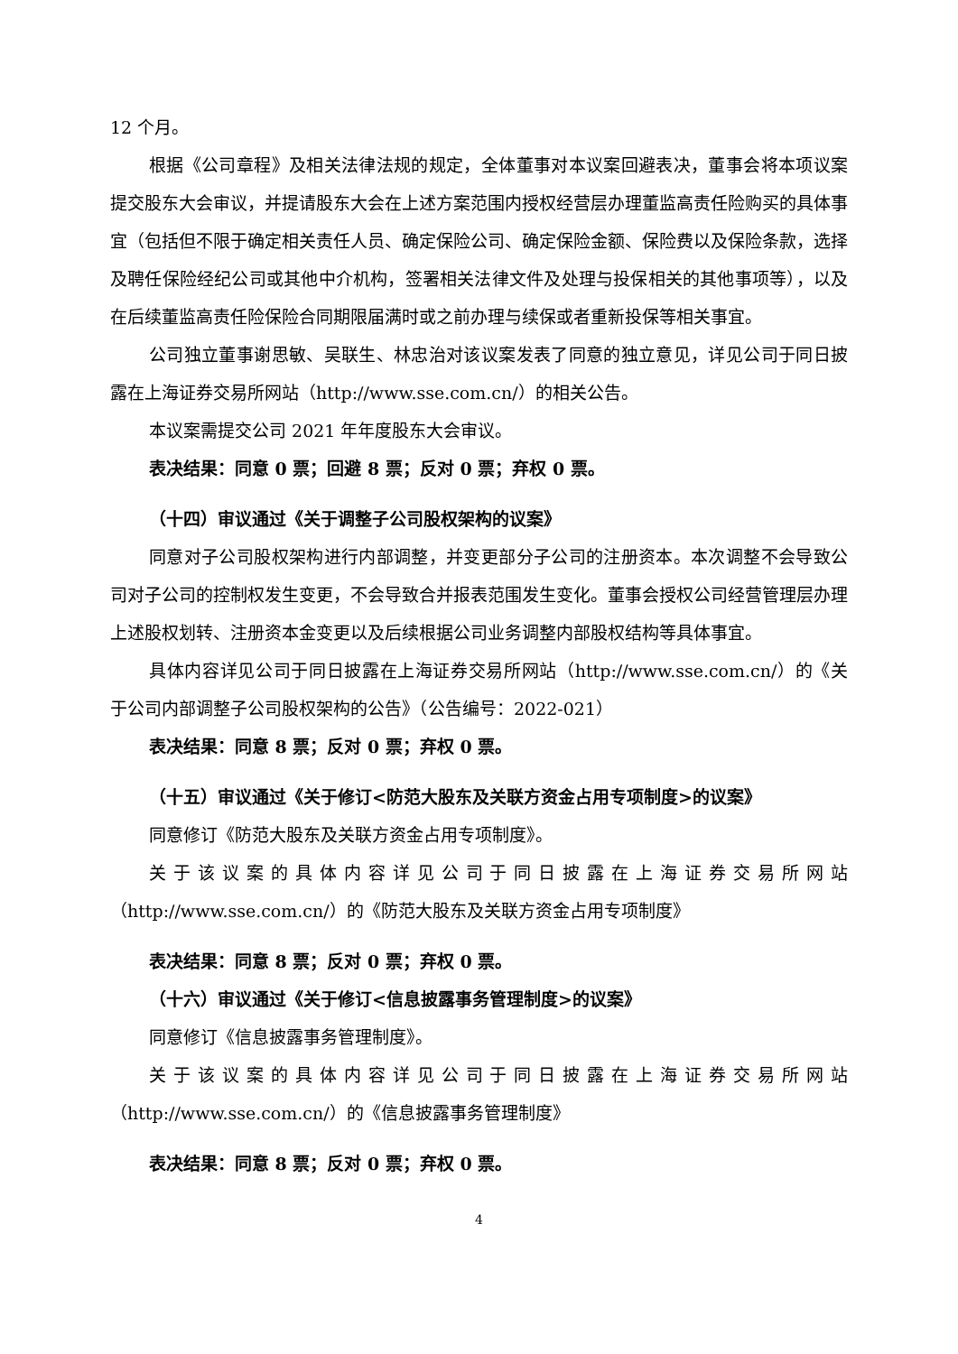12 个月。
根据《公司章程》及相关法律法规的规定，全体董事对本议案回避表决，董事会将本项议案提交股东大会审议，并提请股东大会在上述方案范围内授权经营层办理董监高责任险购买的具体事宜（包括但不限于确定相关责任人员、确定保险公司、确定保险金额、保险费以及保险条款，选择及聘任保险经纪公司或其他中介机构，签署相关法律文件及处理与投保相关的其他事项等），以及在后续董监高责任险保险合同期限届满时或之前办理与续保或者重新投保等相关事宜。
公司独立董事谢思敏、吴联生、林忠治对该议案发表了同意的独立意见，详见公司于同日披露在上海证券交易所网站（http://www.sse.com.cn/）的相关公告。
本议案需提交公司 2021 年年度股东大会审议。
表决结果：同意 0 票；回避 8 票；反对 0 票；弃权 0 票。
（十四）审议通过《关于调整子公司股权架构的议案》
同意对子公司股权架构进行内部调整，并变更部分子公司的注册资本。本次调整不会导致公司对子公司的控制权发生变更，不会导致合并报表范围发生变化。董事会授权公司经营管理层办理上述股权划转、注册资本金变更以及后续根据公司业务调整内部股权结构等具体事宜。
具体内容详见公司于同日披露在上海证券交易所网站（http://www.sse.com.cn/）的《关于公司内部调整子公司股权架构的公告》（公告编号：2022-021）
表决结果：同意 8 票；反对 0 票；弃权 0 票。
（十五）审议通过《关于修订<防范大股东及关联方资金占用专项制度>的议案》
同意修订《防范大股东及关联方资金占用专项制度》。
关于该议案的具体内容详见公司于同日披露在上海证券交易所网站（http://www.sse.com.cn/）的《防范大股东及关联方资金占用专项制度》
表决结果：同意 8 票；反对 0 票；弃权 0 票。
（十六）审议通过《关于修订<信息披露事务管理制度>的议案》
同意修订《信息披露事务管理制度》。
关于该议案的具体内容详见公司于同日披露在上海证券交易所网站（http://www.sse.com.cn/）的《信息披露事务管理制度》
表决结果：同意 8 票；反对 0 票；弃权 0 票。
4